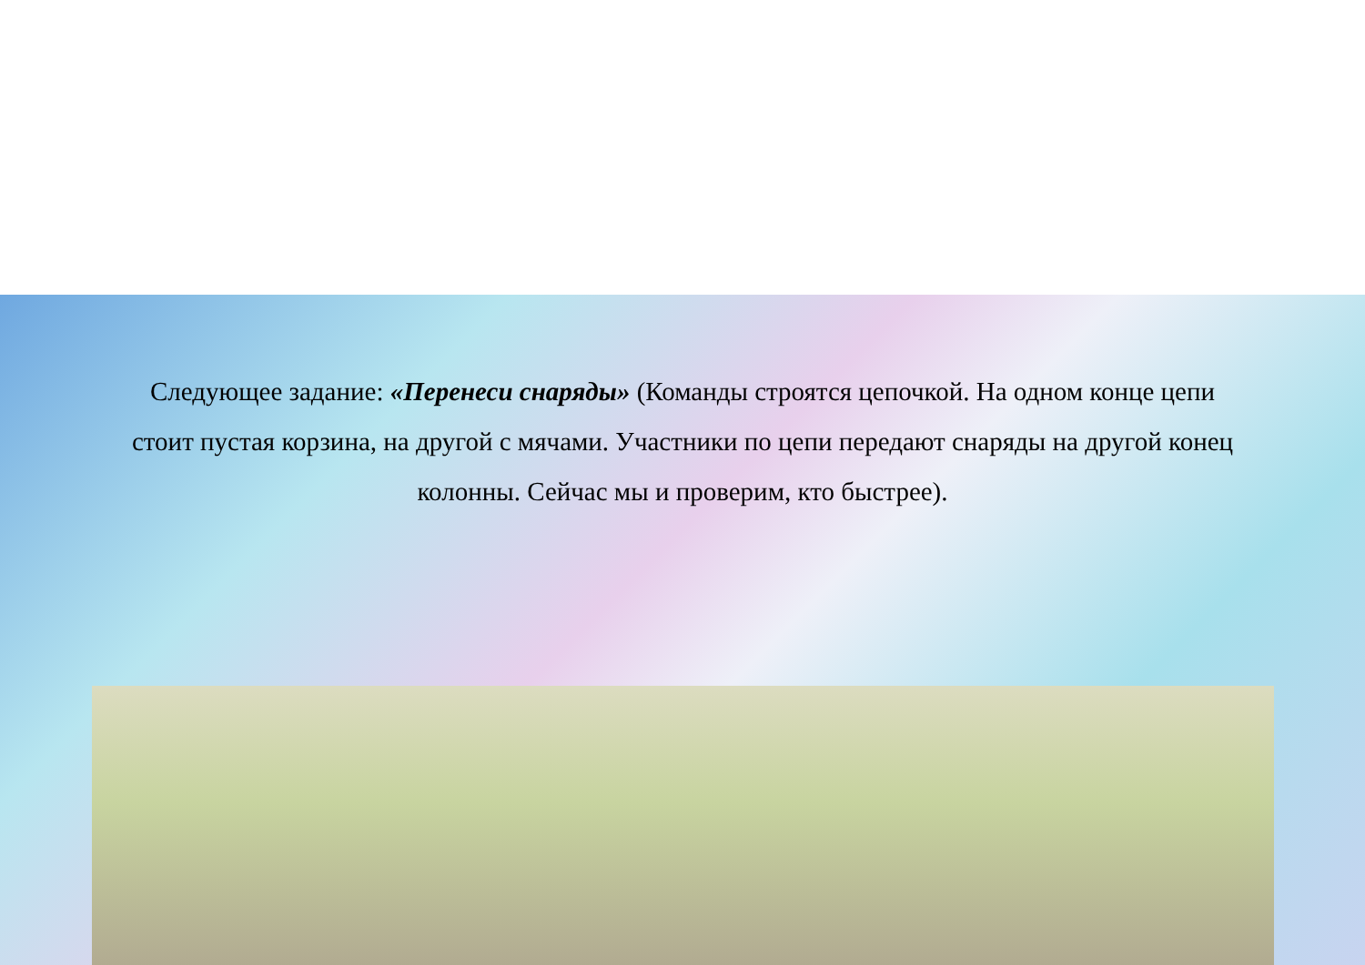Следующее задание: «Перенеси снаряды» (Команды строятся цепочкой. На одном конце цепи стоит пустая корзина, на другой с мячами. Участники по цепи передают снаряды на другой конец колонны. Сейчас мы и проверим, кто быстрее).